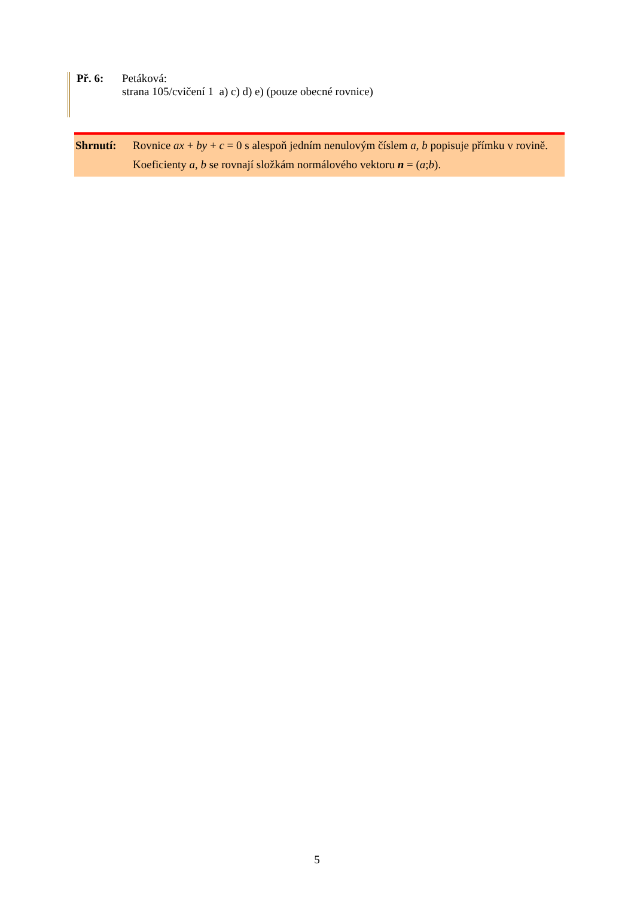Př. 6: Petáková:
strana 105/cvičení 1 a) c) d) e) (pouze obecné rovnice)
Shrnutí: Rovnice ax + by + c = 0 s alespoň jedním nenulovým číslem a, b popisuje přímku v rovině. Koeficienty a, b se rovnají složkám normálového vektoru n = (a;b).
5